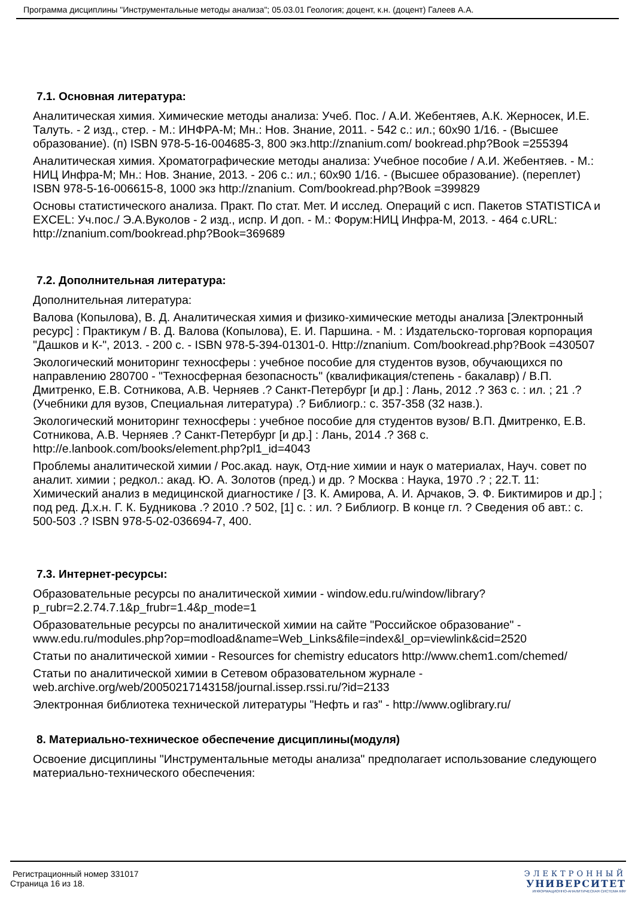Программа дисциплины "Инструментальные методы анализа"; 05.03.01 Геология; доцент, к.н. (доцент) Галеев А.А.
7.1. Основная литература:
Аналитическая химия. Химические методы анализа: Учеб. Пос. / А.И. Жебентяев, А.К. Жерносек, И.Е. Талуть. - 2 изд., стер. - М.: ИНФРА-М; Мн.: Нов. Знание, 2011. - 542 с.: ил.; 60x90 1/16. - (Высшее образование). (п) ISBN 978-5-16-004685-3, 800 экз.http://znanium.com/ bookread.php?Book =255394
Аналитическая химия. Хроматографические методы анализа: Учебное пособие / А.И. Жебентяев. - М.: НИЦ Инфра-М; Мн.: Нов. Знание, 2013. - 206 с.: ил.; 60x90 1/16. - (Высшее образование). (переплет) ISBN 978-5-16-006615-8, 1000 экз http://znanium. Com/bookread.php?Book =399829
Основы статистического анализа. Практ. По стат. Мет. И исслед. Операций с исп. Пакетов STATISTICA и EXCEL: Уч.пос./ Э.А.Вуколов - 2 изд., испр. И доп. - М.: Форум:НИЦ Инфра-М, 2013. - 464 с.URL: http://znanium.com/bookread.php?Book=369689
7.2. Дополнительная литература:
Дополнительная литература:
Валова (Копылова), В. Д. Аналитическая химия и физико-химические методы анализа [Электронный ресурс] : Практикум / В. Д. Валова (Копылова), Е. И. Паршина. - М. : Издательско-торговая корпорация "Дашков и К-", 2013. - 200 с. - ISBN 978-5-394-01301-0. Http://znanium. Com/bookread.php?Book =430507
Экологический мониторинг техносферы : учебное пособие для студентов вузов, обучающихся по направлению 280700 - "Техносферная безопасность" (квалификация/степень - бакалавр) / В.П. Дмитренко, Е.В. Сотникова, А.В. Черняев .? Санкт-Петербург [и др.] : Лань, 2012 .? 363 с. : ил. ; 21 .? (Учебники для вузов, Специальная литература) .? Библиогр.: с. 357-358 (32 назв.).
Экологический мониторинг техносферы : учебное пособие для студентов вузов/ В.П. Дмитренко, Е.В. Сотникова, А.В. Черняев .? Санкт-Петербург [и др.] : Лань, 2014 .? 368 с. http://e.lanbook.com/books/element.php?pl1_id=4043
Проблемы аналитической химии / Рос.акад. наук, Отд-ние химии и наук о материалах, Науч. совет по аналит. химии ; редкол.: акад. Ю. А. Золотов (пред.) и др. ? Москва : Наука, 1970 .? ; 22.Т. 11: Химический анализ в медицинской диагностике / [З. К. Амирова, А. И. Арчаков, Э. Ф. Биктимиров и др.] ; под ред. Д.х.н. Г. К. Будникова .? 2010 .? 502, [1] с. : ил. ? Библиогр. В конце гл. ? Сведения об авт.: с. 500-503 .? ISBN 978-5-02-036694-7, 400.
7.3. Интернет-ресурсы:
Образовательные ресурсы по аналитической химии - window.edu.ru/window/library?p_rubr=2.2.74.7.1&p_frubr=1.4&p_mode=1
Образовательные ресурсы по аналитической химии на сайте "Российское образование" - www.edu.ru/modules.php?op=modload&name=Web_Links&file=index&l_op=viewlink&cid=2520
Статьи по аналитической химии - Resources for chemistry educators http://www.chem1.com/chemed/
Статьи по аналитической химии в Сетевом образовательном журнале - web.archive.org/web/20050217143158/journal.issep.rssi.ru/?id=2133
Электронная библиотека технической литературы "Нефть и газ" - http://www.oglibrary.ru/
8. Материально-техническое обеспечение дисциплины(модуля)
Освоение дисциплины "Инструментальные методы анализа" предполагает использование следующего материально-технического обеспечения:
Регистрационный номер 331017
Страница 16 из 18.
ЭЛЕКТРОННЫЙ
УНИВЕРСИТЕТ
ИНФОРМАЦИОННО-АНАЛИТИЧЕСКАЯ СИСТЕМА КФУ